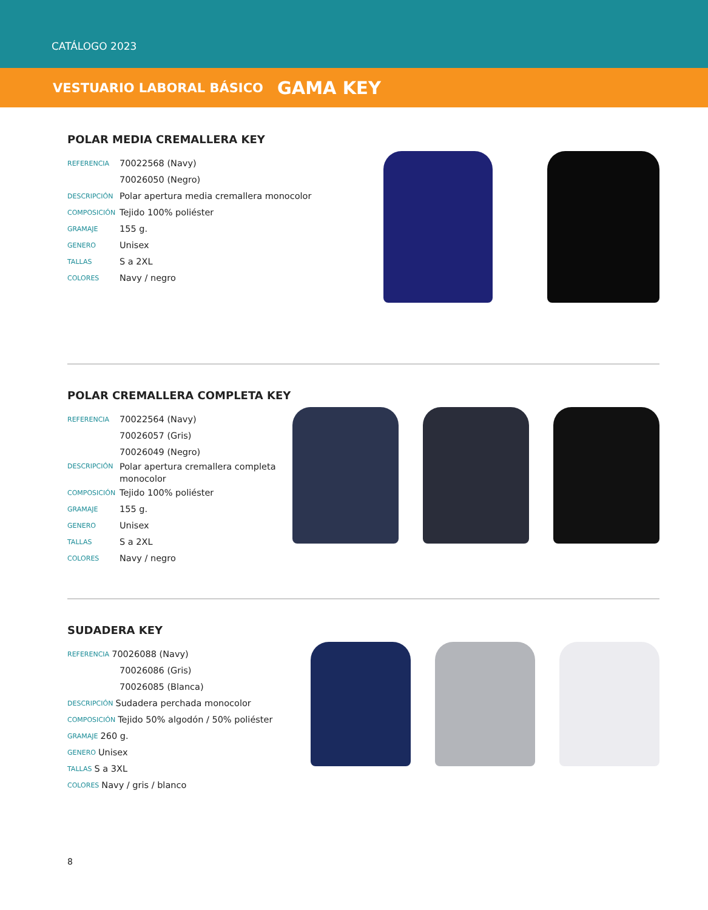CATÁLOGO 2023
VESTUARIO LABORAL BÁSICO GAMA KEY
POLAR MEDIA CREMALLERA KEY
REFERENCIA 70022568 (Navy)
70026050 (Negro)
DESCRIPCIÓN Polar apertura media cremallera monocolor
COMPOSICIÓN Tejido 100% poliéster
GRAMAJE 155 g.
GENERO Unisex
TALLAS S a 2XL
COLORES Navy / negro
POLAR CREMALLERA COMPLETA KEY
REFERENCIA 70022564 (Navy)
70026057 (Gris)
70026049 (Negro)
DESCRIPCIÓN Polar apertura cremallera completa
monocolor
COMPOSICIÓN Tejido 100% poliéster
GRAMAJE 155 g.
GENERO Unisex
TALLAS S a 2XL
COLORES Navy / negro
SUDADERA KEY
REFERENCIA 70026088 (Navy)
70026086 (Gris)
70026085 (Blanca)
DESCRIPCIÓN Sudadera perchada monocolor
COMPOSICIÓN Tejido 50% algodón / 50% poliéster
GRAMAJE 260 g.
GENERO Unisex
TALLAS S a 3XL
COLORES Navy / gris / blanco
8